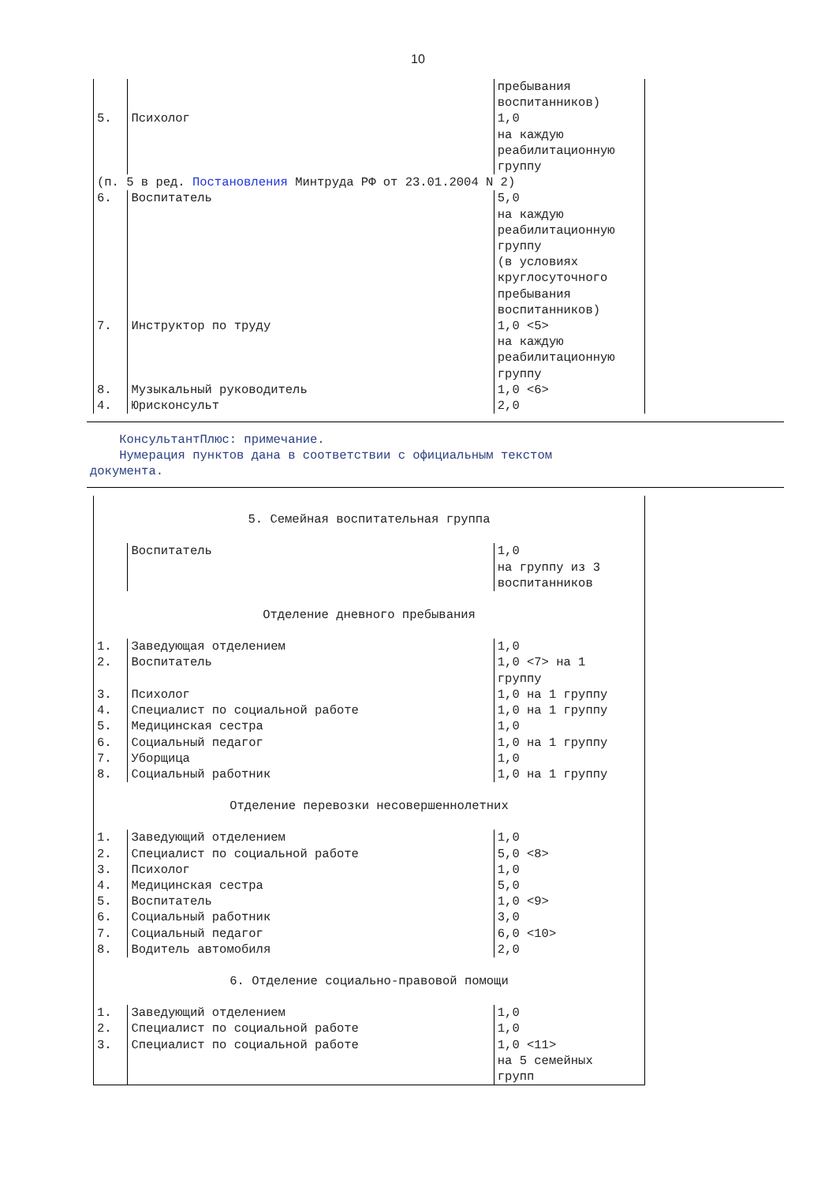10
| | | пребывания воспитанников) |
| 5. | Психолог | 1,0 на каждую реабилитационную группу |
| (п. 5 в ред. Постановления Минтруда РФ от 23.01.2004 N 2) | | |
| 6. | Воспитатель | 5,0 на каждую реабилитационную группу (в условиях круглосуточного пребывания воспитанников) |
| 7. | Инструктор по труду | 1,0 <5> на каждую реабилитационную группу |
| 8. | Музыкальный руководитель | 1,0 <6> |
| 4. | Юрисконсульт | 2,0 |
КонсультантПлюс: примечание.
Нумерация пунктов дана в соответствии с официальным текстом
документа.
| 5. Семейная воспитательная группа | | |
| | Воспитатель | 1,0 на группу из 3 воспитанников |
| Отделение дневного пребывания | | |
| 1. | Заведующая отделением | 1,0 |
| 2. | Воспитатель | 1,0 <7> на 1 группу |
| 3. | Психолог | 1,0 на 1 группу |
| 4. | Специалист по социальной работе | 1,0 на 1 группу |
| 5. | Медицинская сестра | 1,0 |
| 6. | Социальный педагог | 1,0 на 1 группу |
| 7. | Уборщица | 1,0 |
| 8. | Социальный работник | 1,0 на 1 группу |
| Отделение перевозки несовершеннолетних | | |
| 1. | Заведующий отделением | 1,0 |
| 2. | Специалист по социальной работе | 5,0 <8> |
| 3. | Психолог | 1,0 |
| 4. | Медицинская сестра | 5,0 |
| 5. | Воспитатель | 1,0 <9> |
| 6. | Социальный работник | 3,0 |
| 7. | Социальный педагог | 6,0 <10> |
| 8. | Водитель автомобиля | 2,0 |
| 6. Отделение социально-правовой помощи | | |
| 1. | Заведующий отделением | 1,0 |
| 2. | Специалист по социальной работе | 1,0 |
| 3. | Специалист по социальной работе | 1,0 <11> на 5 семейных групп |